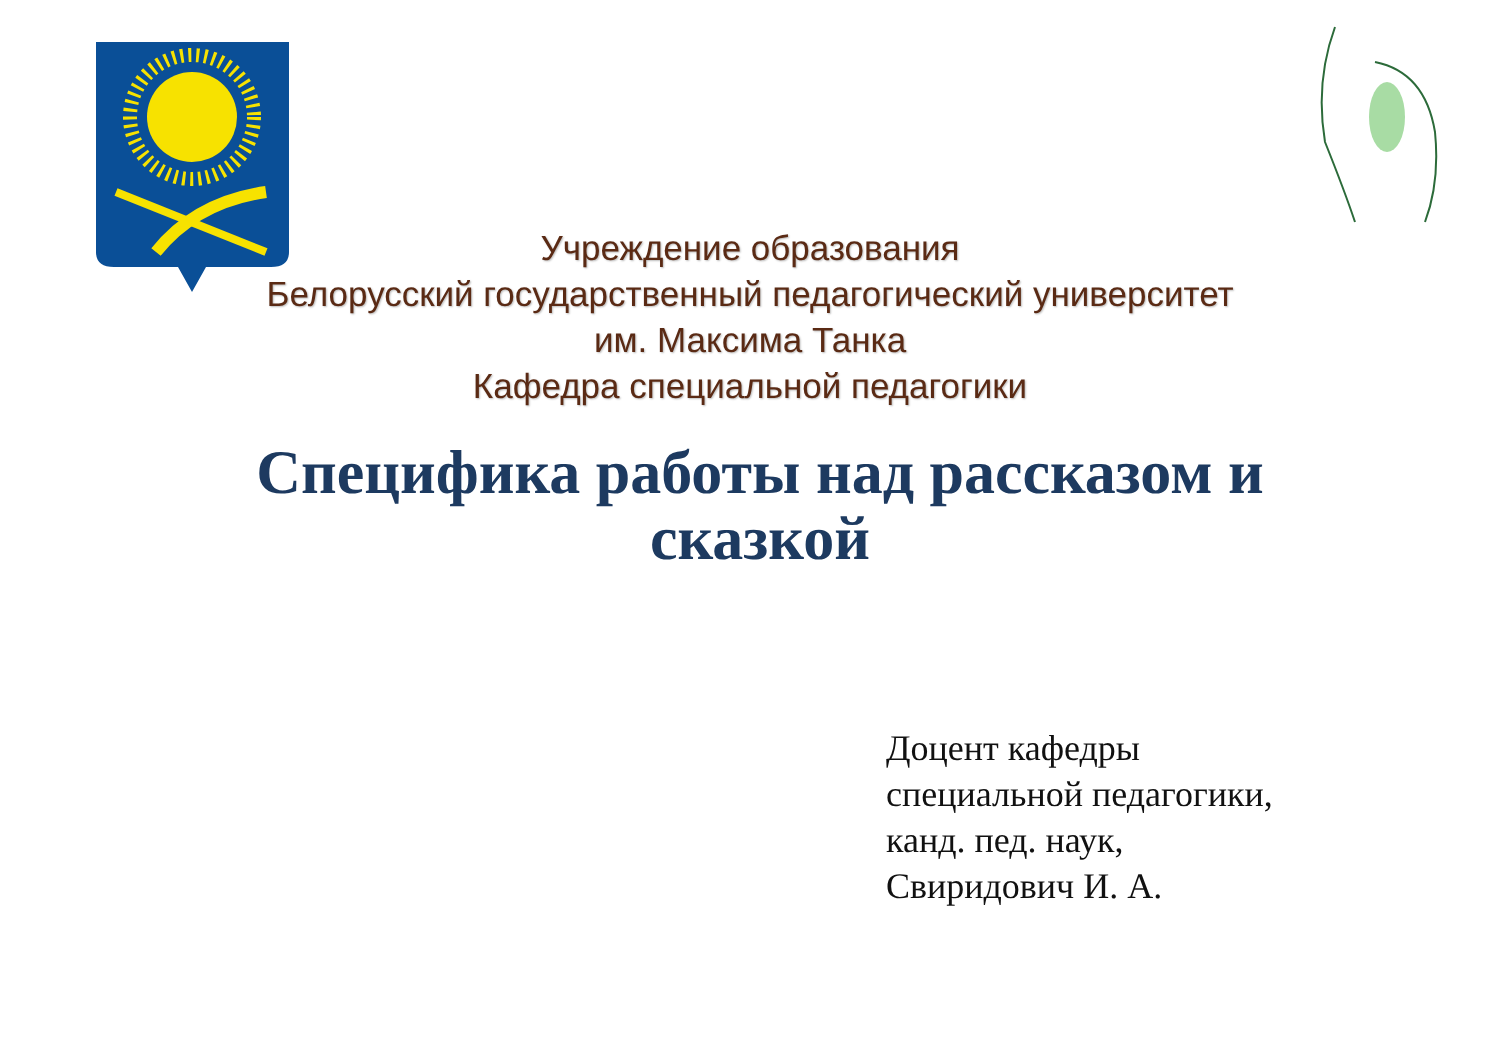Учреждение образования
Белорусский государственный педагогический университет
им. Максима Танка
Кафедра специальной педагогики
Специфика работы над рассказом и сказкой
Доцент кафедры
специальной педагогики,
канд. пед. наук,
Свиридович И. А.